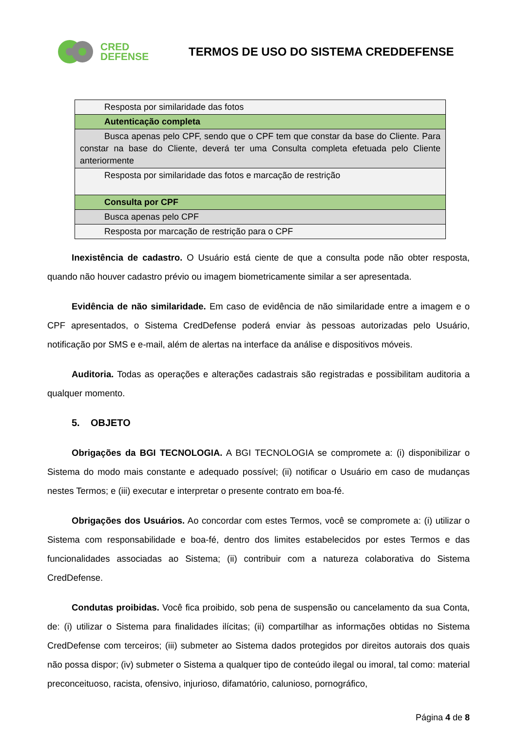CRED
DEFENSE
TERMOS DE USO DO SISTEMA CREDDEFENSE
| Resposta por similaridade das fotos |
| Autenticação completa |
| Busca apenas pelo CPF, sendo que o CPF tem que constar da base do Cliente. Para constar na base do Cliente, deverá ter uma Consulta completa efetuada pelo Cliente anteriormente |
| Resposta por similaridade das fotos e marcação de restrição |
| Consulta por CPF |
| Busca apenas pelo CPF |
| Resposta por marcação de restrição para o CPF |
Inexistência de cadastro. O Usuário está ciente de que a consulta pode não obter resposta, quando não houver cadastro prévio ou imagem biometricamente similar a ser apresentada.
Evidência de não similaridade. Em caso de evidência de não similaridade entre a imagem e o CPF apresentados, o Sistema CredDefense poderá enviar às pessoas autorizadas pelo Usuário, notificação por SMS e e-mail, além de alertas na interface da análise e dispositivos móveis.
Auditoria. Todas as operações e alterações cadastrais são registradas e possibilitam auditoria a qualquer momento.
5. OBJETO
Obrigações da BGI TECNOLOGIA. A BGI TECNOLOGIA se compromete a: (i) disponibilizar o Sistema do modo mais constante e adequado possível; (ii) notificar o Usuário em caso de mudanças nestes Termos; e (iii) executar e interpretar o presente contrato em boa-fé.
Obrigações dos Usuários. Ao concordar com estes Termos, você se compromete a: (i) utilizar o Sistema com responsabilidade e boa-fé, dentro dos limites estabelecidos por estes Termos e das funcionalidades associadas ao Sistema; (ii) contribuir com a natureza colaborativa do Sistema CredDefense.
Condutas proibidas. Você fica proibido, sob pena de suspensão ou cancelamento da sua Conta, de: (i) utilizar o Sistema para finalidades ilícitas; (ii) compartilhar as informações obtidas no Sistema CredDefense com terceiros; (iii) submeter ao Sistema dados protegidos por direitos autorais dos quais não possa dispor; (iv) submeter o Sistema a qualquer tipo de conteúdo ilegal ou imoral, tal como: material preconceituoso, racista, ofensivo, injurioso, difamatório, calunioso, pornográfico,
Página 4 de 8